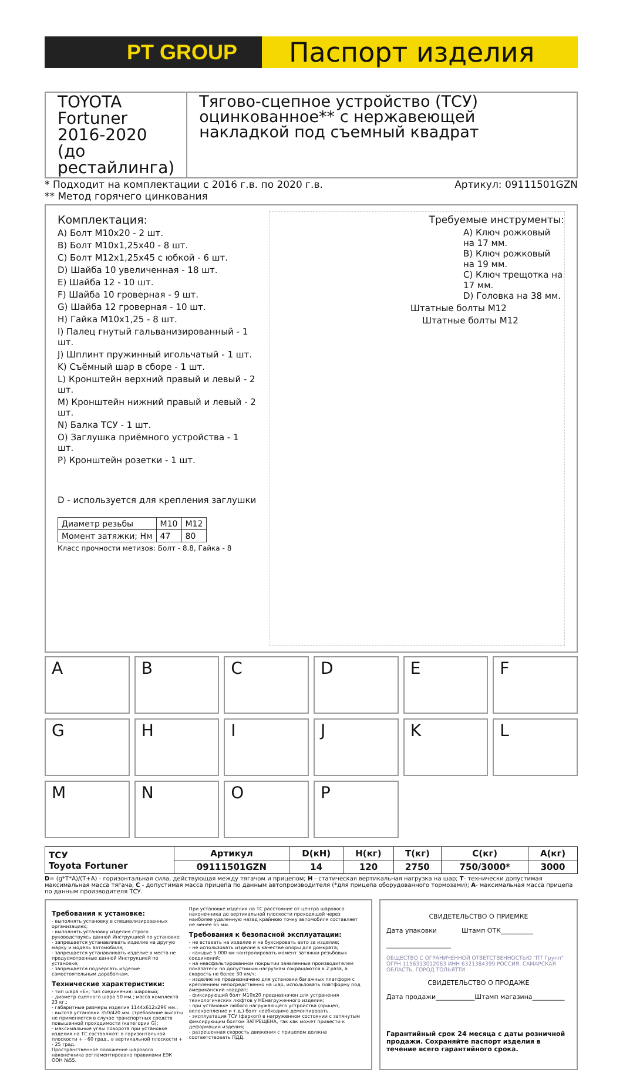PT GROUP
Паспорт изделия
TOYOTA
Fortuner 2016-2020
(до рестайлинга)
Тягово-сцепное устройство (ТСУ) оцинкованное** с нержавеющей накладкой под съемный квадрат
* Подходит на комплектации с 2016 г.в. по 2020 г.в.
** Метод горячего цинкования Артикул: 09111501GZN
Комплектация:
A) Болт M10x20 - 2 шт.
B) Болт M10x1,25x40 - 8 шт.
C) Болт M12x1,25x45 с юбкой - 6 шт.
D) Шайба 10 увеличенная - 18 шт.
E) Шайба 12 - 10 шт.
F) Шайба 10 гроверная - 9 шт.
G) Шайба 12 гроверная - 10 шт.
H) Гайка M10x1,25 - 8 шт.
I) Палец гнутый гальванизированный - 1 шт.
J) Шплинт пружинный игольчатый - 1 шт.
K) Съёмный шар в сборе - 1 шт.
L) Кронштейн верхний правый и левый - 2 шт.
M) Кронштейн нижний правый и левый - 2 шт.
N) Балка ТСУ - 1 шт.
O) Заглушка приёмного устройства - 1 шт.
P) Кронштейн розетки - 1 шт.
D - используется для крепления заглушки
| Диаметр резьбы | M10 | M12 |
| Момент затяжки; Нм | 47 | 80 |
Класс прочности метизов: Болт - 8.8, Гайка - 8
Требуемые инструменты:
A) Ключ рожковый на 17 мм.
B) Ключ рожковый на 19 мм.
C) Ключ трещотка на 17 мм.
D) Головка на 38 мм.
Штатные болты M12
Штатные болты M12
A
B
C
D
E
F
G
H
I
J
K
L
M
N
O
P
| ТСУ Toyota Fortuner | Артикул | D(кН) | H(кг) | T(кг) | C(кг) | A(кг) |
| --- | --- | --- | --- | --- | --- | --- |
| | 09111501GZN | 14 | 120 | 2750 | 750/3000* | 3000 |
D= (g*T*A)/(T+A) - горизонтальная сила, действующая между тягачом и прицепом; H - статическая вертикальная нагрузка на шар; T- технически допустимая максимальная масса тягача; C - допустимая масса прицепа по данным автопроизводителя (*для прицепа оборудованного тормозами); A- максимальная масса прицепа по данным производителя ТСУ.
Требования к установке:
- выполнять установку в специализированных организациях;
- выполнять установку изделия строго руководствуясь данной Инструкцией по установке;
- запрещается устанавливать изделие на другую марку и модель автомобиля;
- запрещается устанавливать изделие в места не предусмотренные данной Инструкцией по установке;
- запрещается подвергать изделие самостоятельным доработкам.
Технические характеристики:
- тип шара «E»; тип соединения: шаровый;
- диаметр сцепного шара 50 мм.; масса комплекта 23 кг.;
- габаритные размеры изделия 1144x612x296 мм.;
- высота установки 350/420 мм. (требование высоты не применяется в случае транспортных средств повышенной проходимости (категории G);
- максимальные углы поворота при установке изделия на ТС составляют: в горизонтальной плоскости + - 60 град., в вертикальной плоскости + - 25 град.
Пространственное положение шарового наконечника регламентировано правилами ЕЭК ООН №55.
При установке изделия на ТС расстояние от центра шарового наконечника до вертикальной плоскости проходящей через наиболее удаленную назад крайнюю точку автомобиля составляет не менее 65 мм.
Требования к безопасной эксплуатации:
- не вставать на изделие и не буксировать авто за изделие;
- не использовать изделие в качестве опоры для домкрата;
- каждые 5 000 км контролировать момент затяжки резьбовых соединений;
- на неасфальтированном покрытии заявленные производителем показатели по допустимым нагрузкам сокращаются в 2 раза, а скорость не более 30 км/ч;
- изделие не предназначено для установки багажных платформ с креплением непосредственно на шар, использовать платформу под американский квадрат;
- фиксирующий болт M10x20 предназначен для устранения технологических люфтов у НЕнагруженного изделия;
- при установке любого нагружающего устройства (прицеп, велокрепление и т.д.) болт необходимо демонтировать.
- эксплуатация ТСУ (фаркоп) в нагруженном состоянии с затянутым фиксирующим болтом ЗАПРЕЩЕНА, так как может привести к деформации изделия;
- разрешенная скорость движения с прицепом должна соответствовать ПДД.
СВИДЕТЕЛЬСТВО О ПРИЕМКЕ
Дата упаковки Штамп ОТК__________
____________________
ОБЩЕСТВО С ОГРАНИЧЕННОЙ ОТВЕТСТВЕННОСТЬЮ "ПТ Групп" ОГРН 1156313012063 ИНН 6321384399 РОССИЯ, САМАРСКАЯ ОБЛАСТЬ, ГОРОД ТОЛЬЯТТИ
СВИДЕТЕЛЬСТВО О ПРОДАЖЕ
Дата продажи____________Штамп магазина__________
Гарантийный срок 24 месяца с даты розничной продажи. Сохраняйте паспорт изделия в течение всего гарантийного срока.